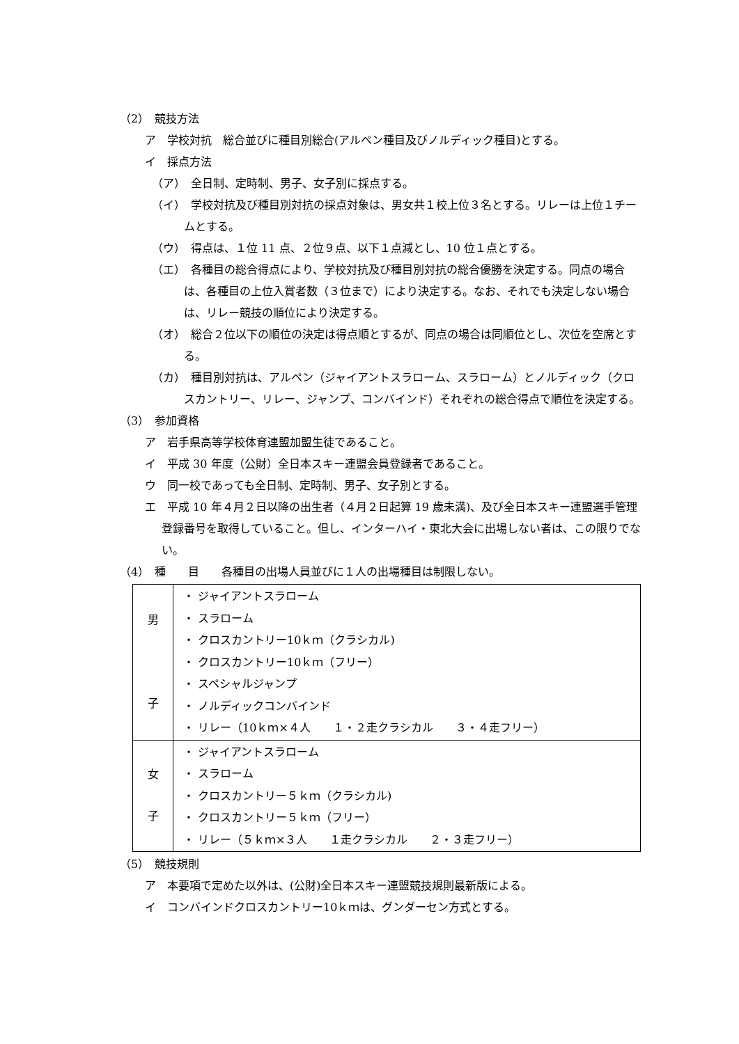（2）　競技方法
ア　学校対抗　総合並びに種目別総合(アルペン種目及びノルディック種目)とする。
イ　採点方法
（ア）　全日制、定時制、男子、女子別に採点する。
（イ）　学校対抗及び種目別対抗の採点対象は、男女共１校上位３名とする。リレーは上位１チームとする。
（ウ）　得点は、１位 11 点、２位９点、以下１点減とし、10 位１点とする。
（エ）　各種目の総合得点により、学校対抗及び種目別対抗の総合優勝を決定する。同点の場合は、各種目の上位入賞者数（３位まで）により決定する。なお、それでも決定しない場合は、リレー競技の順位により決定する。
（オ）　総合２位以下の順位の決定は得点順とするが、同点の場合は同順位とし、次位を空席とする。
（カ）　種目別対抗は、アルペン（ジャイアントスラローム、スラローム）とノルディック（クロスカントリー、リレー、ジャンプ、コンバインド）それぞれの総合得点で順位を決定する。
（3）　参加資格
ア　岩手県高等学校体育連盟加盟生徒であること。
イ　平成 30 年度（公財）全日本スキー連盟会員登録者であること。
ウ　同一校であっても全日制、定時制、男子、女子別とする。
エ　平成 10 年４月２日以降の出生者（４月２日起算 19 歳未満)、及び全日本スキー連盟選手管理登録番号を取得していること。但し、インターハイ・東北大会に出場しない者は、この限りでない。
（4）　種　　目　　各種目の出場人員並びに１人の出場種目は制限しない。
| 男 子 | ・ ジャイアントスラローム ・ スラローム ・ クロスカントリー10ｋｍ（クラシカル) ・ クロスカントリー10ｋｍ（フリー） ・ スペシャルジャンプ ・ ノルディックコンバインド ・ リレー（10ｋｍ×４人 １・２走クラシカル ３・４走フリー） |
| 女 子 | ・ ジャイアントスラローム ・ スラローム ・ クロスカントリー５ｋｍ（クラシカル) ・ クロスカントリー５ｋｍ（フリー） ・ リレー（５ｋｍ×３人 １走クラシカル ２・３走フリー） |
（5）　競技規則
ア　本要項で定めた以外は、(公財)全日本スキー連盟競技規則最新版による。
イ　コンバインドクロスカントリー10ｋｍは、グンダーセン方式とする。